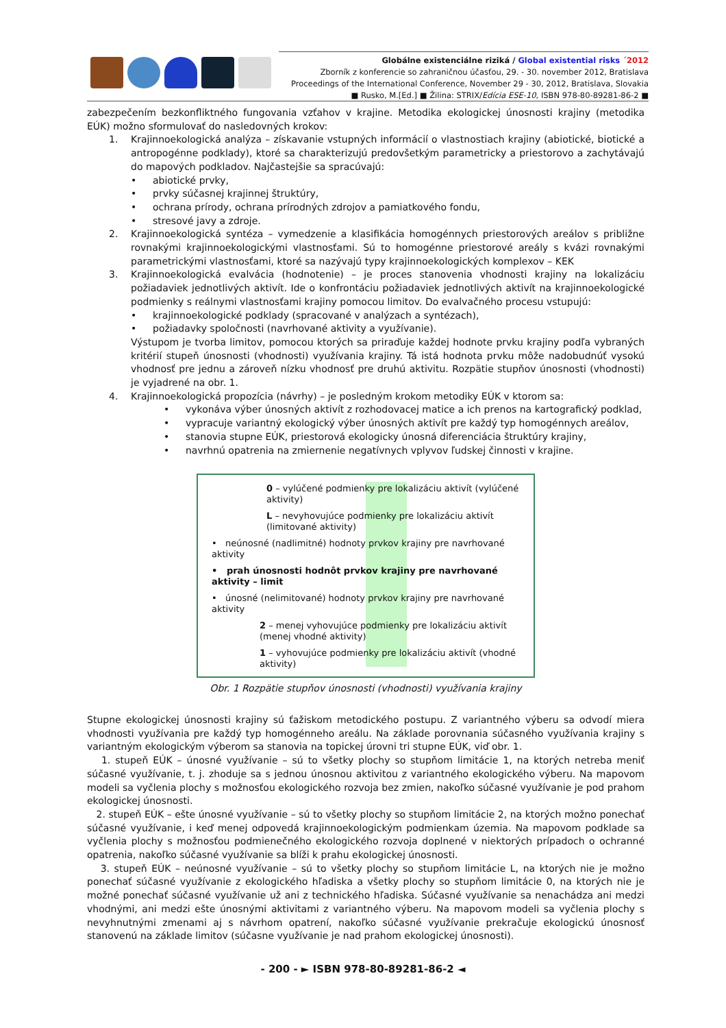Globálne existenciálne riziká / Global existential risks ´2012
Zborník z konferencie so zahraničnou účasťou, 29. - 30. november 2012, Bratislava
Proceedings of the International Conference, November 29 - 30, 2012, Bratislava, Slovakia
■ Rusko, M.[Ed.] ■ Žilina: STRIX/Edícia ESE-10, ISBN 978-80-89281-86-2 ■
zabezpečením bezkonfliktného fungovania vzťahov v krajine. Metodika ekologickej únosnosti krajiny (metodika EÚK) možno sformulovať do nasledovných krokov:
1. Krajinnoekologická analýza – získavanie vstupných informácií o vlastnostiach krajiny (abiotické, biotické a antropogénne podklady), ktoré sa charakterizujú predovšetkým parametricky a priestorovo a zachytávajú do mapových podkladov. Najčastejšie sa spracúvajú:
• abiotické prvky,
• prvky súčasnej krajinnej štruktúry,
• ochrana prírody, ochrana prírodných zdrojov a pamiatkového fondu,
• stresové javy a zdroje.
2. Krajinnoekologická syntéza – vymedzenie a klasifikácia homogénnych priestorových areálov s približne rovnakými krajinnoekologickými vlastnosťami. Sú to homogénne priestorové areály s kvázi rovnakými parametrickými vlastnosťami, ktoré sa nazývajú typy krajinnoekologických komplexov – KEK
3. Krajinnoekologická evalvácia (hodnotenie) – je proces stanovenia vhodnosti krajiny na lokalizáciu požiadaviek jednotlivých aktivít. Ide o konfrontáciu požiadaviek jednotlivých aktivít na krajinnoekologické podmienky s reálnymi vlastnosťami krajiny pomocou limitov. Do evalvačného procesu vstupujú:
• krajinnoekologické podklady (spracované v analýzach a syntézach),
• požiadavky spoločnosti (navrhované aktivity a využívanie).
Výstupom je tvorba limitov, pomocou ktorých sa priraďuje každej hodnote prvku krajiny podľa vybraných kritérií stupeň únosnosti (vhodnosti) využívania krajiny. Tá istá hodnota prvku môže nadobudnúť vysokú vhodnosť pre jednu a zároveň nízku vhodnosť pre druhú aktivitu. Rozpätie stupňov únosnosti (vhodnosti) je vyjadrené na obr. 1.
4. Krajinnoekologická propozícia (návrhy) – je posledným krokom metodiky EÚK v ktorom sa:
• vykonáva výber únosných aktivít z rozhodovacej matice a ich prenos na kartografický podklad,
• vypracuje variantný ekologický výber únosných aktivít pre každý typ homogénnych areálov,
• stanovia stupne EÚK, priestorová ekologicky únosná diferenciácia štruktúry krajiny,
• navrhnú opatrenia na zmiernenie negatívnych vplyvov ľudskej činnosti v krajine.
0 – vylúčené podmienky pre lokalizáciu aktivít (vylúčené aktivity)
L – nevyhovujúce podmienky pre lokalizáciu aktivít (limitované aktivity)
• neúnosné (nadlimitné) hodnoty prvkov krajiny pre navrhované aktivity
• prah únosnosti hodnôt prvkov krajiny pre navrhované aktivity – limit
• únosné (nelimitované) hodnoty prvkov krajiny pre navrhované aktivity
2 – menej vyhovujúce podmienky pre lokalizáciu aktivít (menej vhodné aktivity)
1 – vyhovujúce podmienky pre lokalizáciu aktivít (vhodné aktivity)
Obr. 1 Rozpätie stupňov únosnosti (vhodnosti) využívania krajiny
Stupne ekologickej únosnosti krajiny sú ťažiskom metodického postupu. Z variantného výberu sa odvodí miera vhodnosti využívania pre každý typ homogénneho areálu. Na základe porovnania súčasného využívania krajiny s variantným ekologickým výberom sa stanovia na topickej úrovni tri stupne EÚK, viď obr. 1.
1. stupeň EÚK – únosné využívanie – sú to všetky plochy so stupňom limitácie 1, na ktorých netreba meniť súčasné využívanie, t. j. zhoduje sa s jednou únosnou aktivitou z variantného ekologického výberu. Na mapovom modeli sa vyčlenia plochy s možnosťou ekologického rozvoja bez zmien, nakoľko súčasné využívanie je pod prahom ekologickej únosnosti.
2. stupeň EÚK – ešte únosné využívanie – sú to všetky plochy so stupňom limitácie 2, na ktorých možno ponechať súčasné využívanie, i keď menej odpovedá krajinnoekologickým podmienkam územia. Na mapovom podklade sa vyčlenia plochy s možnosťou podmienečného ekologického rozvoja doplnené v niektorých prípadoch o ochranné opatrenia, nakoľko súčasné využívanie sa blíži k prahu ekologickej únosnosti.
3. stupeň EÚK – neúnosné využívanie – sú to všetky plochy so stupňom limitácie L, na ktorých nie je možno ponechať súčasné využívanie z ekologického hľadiska a všetky plochy so stupňom limitácie 0, na ktorých nie je možné ponechať súčasné využívanie už ani z technického hľadiska. Súčasné využívanie sa nenachádza ani medzi vhodnými, ani medzi ešte únosnými aktivitami z variantného výberu. Na mapovom modeli sa vyčlenia plochy s nevyhnutnými zmenami aj s návrhom opatrení, nakoľko súčasné využívanie prekračuje ekologickú únosnosť stanovenú na základe limitov (súčasne využívanie je nad prahom ekologickej únosnosti).
- 200 - ► ISBN 978-80-89281-86-2 ◄